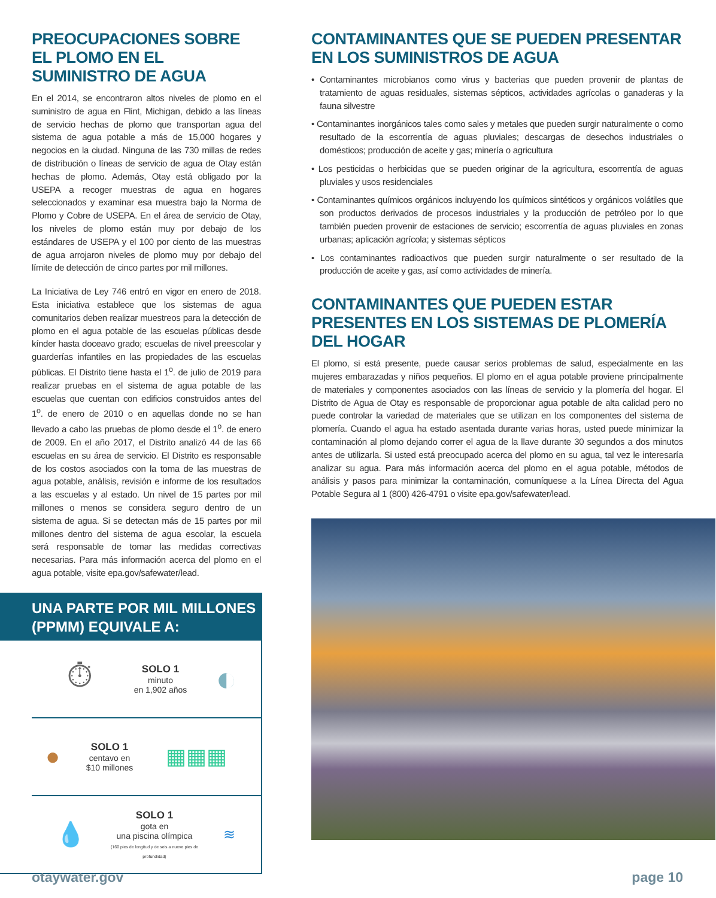PREOCUPACIONES SOBRE EL PLOMO EN EL SUMINISTRO DE AGUA
En el 2014, se encontraron altos niveles de plomo en el suministro de agua en Flint, Michigan, debido a las líneas de servicio hechas de plomo que transportan agua del sistema de agua potable a más de 15,000 hogares y negocios en la ciudad. Ninguna de las 730 millas de redes de distribución o líneas de servicio de agua de Otay están hechas de plomo. Además, Otay está obligado por la USEPA a recoger muestras de agua en hogares seleccionados y examinar esa muestra bajo la Norma de Plomo y Cobre de USEPA. En el área de servicio de Otay, los niveles de plomo están muy por debajo de los estándares de USEPA y el 100 por ciento de las muestras de agua arrojaron niveles de plomo muy por debajo del límite de detección de cinco partes por mil millones.
La Iniciativa de Ley 746 entró en vigor en enero de 2018. Esta iniciativa establece que los sistemas de agua comunitarios deben realizar muestreos para la detección de plomo en el agua potable de las escuelas públicas desde kínder hasta doceavo grado; escuelas de nivel preescolar y guarderías infantiles en las propiedades de las escuelas públicas. El Distrito tiene hasta el 1<sup>o</sup>. de julio de 2019 para realizar pruebas en el sistema de agua potable de las escuelas que cuentan con edificios construidos antes del 1<sup>o</sup>. de enero de 2010 o en aquellas donde no se han llevado a cabo las pruebas de plomo desde el 1<sup>o</sup>. de enero de 2009. En el año 2017, el Distrito analizó 44 de las 66 escuelas en su área de servicio. El Distrito es responsable de los costos asociados con la toma de las muestras de agua potable, análisis, revisión e informe de los resultados a las escuelas y al estado. Un nivel de 15 partes por mil millones o menos se considera seguro dentro de un sistema de agua. Si se detectan más de 15 partes por mil millones dentro del sistema de agua escolar, la escuela será responsable de tomar las medidas correctivas necesarias. Para más información acerca del plomo en el agua potable, visite epa.gov/safewater/lead.
UNA PARTE POR MIL MILLONES (PPMM) EQUIVALE A:
⏱
SOLO 1
minuto
en 1,902 años
◐
●
SOLO 1
centavo en
$10 millones
▦▦▦
💧
SOLO 1
gota en
una piscina olímpica
(160 pies de longitud y de seis a nueve pies de profundidad)
≋
CONTAMINANTES QUE SE PUEDEN PRESENTAR EN LOS SUMINISTROS DE AGUA
• Contaminantes microbianos como virus y bacterias que pueden provenir de plantas de tratamiento de aguas residuales, sistemas sépticos, actividades agrícolas o ganaderas y la fauna silvestre
• Contaminantes inorgánicos tales como sales y metales que pueden surgir naturalmente o como resultado de la escorrentía de aguas pluviales; descargas de desechos industriales o domésticos; producción de aceite y gas; minería o agricultura
• Los pesticidas o herbicidas que se pueden originar de la agricultura, escorrentía de aguas pluviales y usos residenciales
• Contaminantes químicos orgánicos incluyendo los químicos sintéticos y orgánicos volátiles que son productos derivados de procesos industriales y la producción de petróleo por lo que también pueden provenir de estaciones de servicio; escorrentía de aguas pluviales en zonas urbanas; aplicación agrícola; y sistemas sépticos
• Los contaminantes radioactivos que pueden surgir naturalmente o ser resultado de la producción de aceite y gas, así como actividades de minería.
CONTAMINANTES QUE PUEDEN ESTAR PRESENTES EN LOS SISTEMAS DE PLOMERÍA DEL HOGAR
El plomo, si está presente, puede causar serios problemas de salud, especialmente en las mujeres embarazadas y niños pequeños. El plomo en el agua potable proviene principalmente de materiales y componentes asociados con las líneas de servicio y la plomería del hogar. El Distrito de Agua de Otay es responsable de proporcionar agua potable de alta calidad pero no puede controlar la variedad de materiales que se utilizan en los componentes del sistema de plomería. Cuando el agua ha estado asentada durante varias horas, usted puede minimizar la contaminación al plomo dejando correr el agua de la llave durante 30 segundos a dos minutos antes de utilizarla. Si usted está preocupado acerca del plomo en su agua, tal vez le interesaría analizar su agua. Para más información acerca del plomo en el agua potable, métodos de análisis y pasos para minimizar la contaminación, comuníquese a la Línea Directa del Agua Potable Segura al 1 (800) 426-4791 o visite epa.gov/safewater/lead.
otaywater.gov page 10